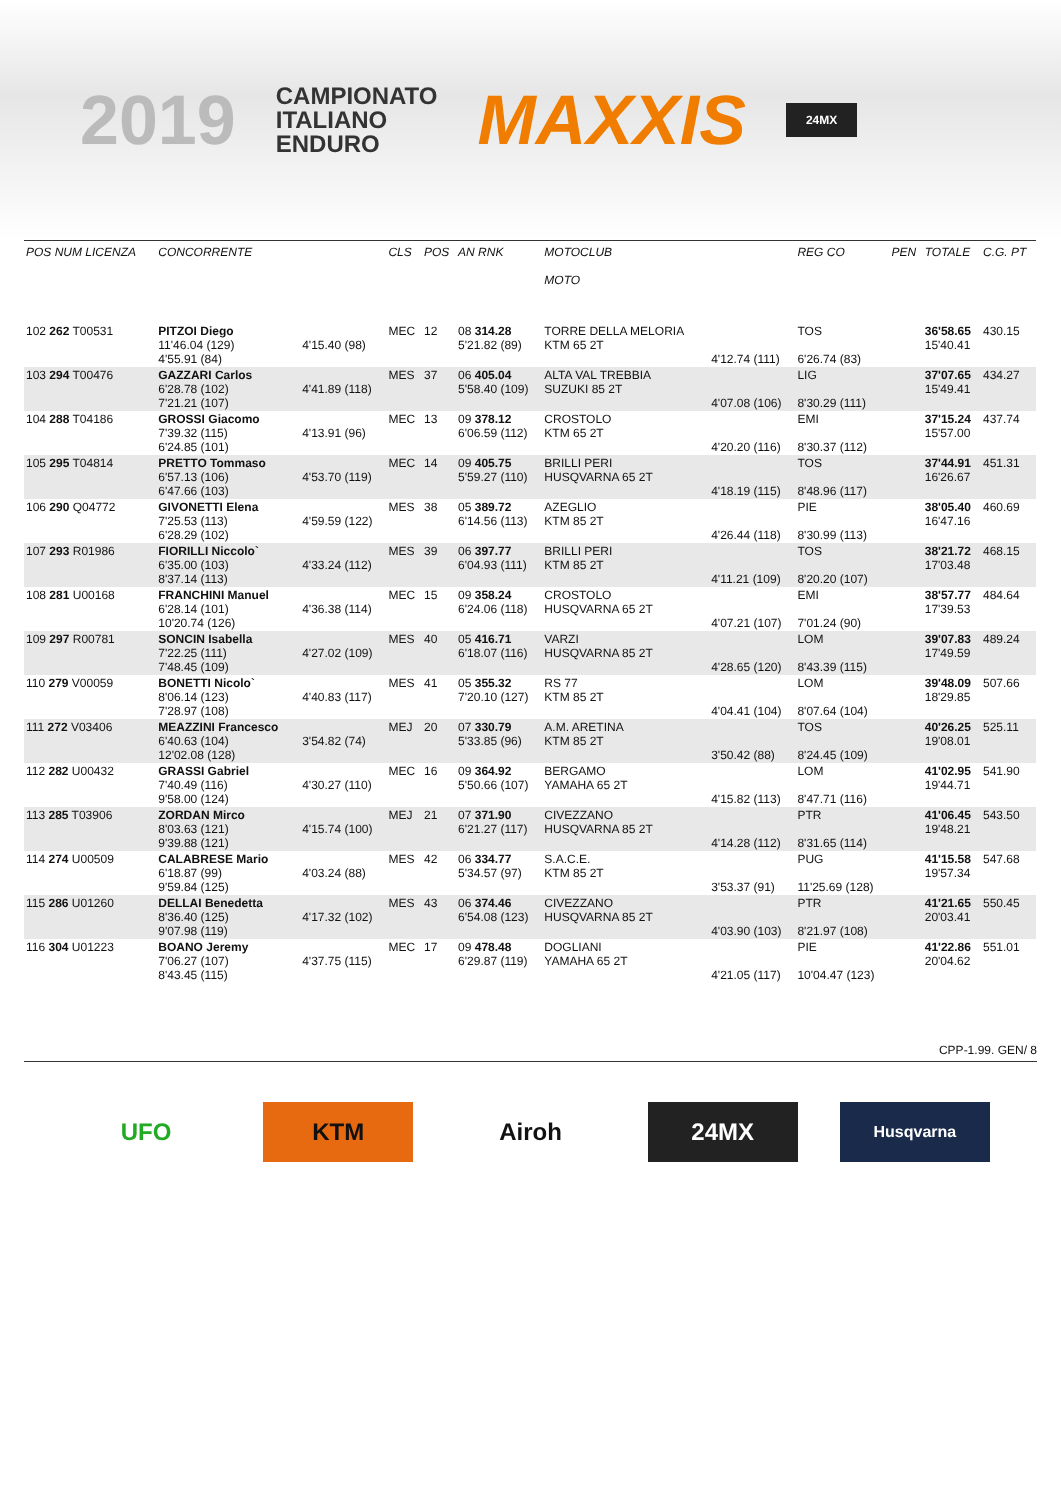2019
CAMPIONATO
ITALIANO
ENDURO
MAXXIS
24MX
| POS NUM LICENZA | CONCORRENTE | | CLS | POS | AN RNK | MOTOCLUB MOTO | | REG CO | PEN | TOTALE | C.G. PT |
| --- | --- | --- | --- | --- | --- | --- | --- | --- | --- | --- | --- |
| 102 262 T00531 | PITZOI Diego 11'46.04 (129) 4'55.91 (84) | 4'15.40 (98) | MEC | 12 | 08 314.28 5'21.82 (89) | TORRE DELLA MELORIA KTM 65 2T | 4'12.74 (111) | TOS 6'26.74 (83) | | 36'58.65 15'40.41 | 430.15 |
| 103 294 T00476 | GAZZARI Carlos 6'28.78 (102) 7'21.21 (107) | 4'41.89 (118) | MES | 37 | 06 405.04 5'58.40 (109) | ALTA VAL TREBBIA SUZUKI 85 2T | 4'07.08 (106) | LIG 8'30.29 (111) | | 37'07.65 15'49.41 | 434.27 |
| 104 288 T04186 | GROSSI Giacomo 7'39.32 (115) 6'24.85 (101) | 4'13.91 (96) | MEC | 13 | 09 378.12 6'06.59 (112) | CROSTOLO KTM 65 2T | 4'20.20 (116) | EMI 8'30.37 (112) | | 37'15.24 15'57.00 | 437.74 |
| 105 295 T04814 | PRETTO Tommaso 6'57.13 (106) 6'47.66 (103) | 4'53.70 (119) | MEC | 14 | 09 405.75 5'59.27 (110) | BRILLI PERI HUSQVARNA 65 2T | 4'18.19 (115) | TOS 8'48.96 (117) | | 37'44.91 16'26.67 | 451.31 |
| 106 290 Q04772 | GIVONETTI Elena 7'25.53 (113) 6'28.29 (102) | 4'59.59 (122) | MES | 38 | 05 389.72 6'14.56 (113) | AZEGLIO KTM 85 2T | 4'26.44 (118) | PIE 8'30.99 (113) | | 38'05.40 16'47.16 | 460.69 |
| 107 293 R01986 | FIORILLI Niccolo` 6'35.00 (103) 8'37.14 (113) | 4'33.24 (112) | MES | 39 | 06 397.77 6'04.93 (111) | BRILLI PERI KTM 85 2T | 4'11.21 (109) | TOS 8'20.20 (107) | | 38'21.72 17'03.48 | 468.15 |
| 108 281 U00168 | FRANCHINI Manuel 6'28.14 (101) 10'20.74 (126) | 4'36.38 (114) | MEC | 15 | 09 358.24 6'24.06 (118) | CROSTOLO HUSQVARNA 65 2T | 4'07.21 (107) | EMI 7'01.24 (90) | | 38'57.77 17'39.53 | 484.64 |
| 109 297 R00781 | SONCIN Isabella 7'22.25 (111) 7'48.45 (109) | 4'27.02 (109) | MES | 40 | 05 416.71 6'18.07 (116) | VARZI HUSQVARNA 85 2T | 4'28.65 (120) | LOM 8'43.39 (115) | | 39'07.83 17'49.59 | 489.24 |
| 110 279 V00059 | BONETTI Nicolo` 8'06.14 (123) 7'28.97 (108) | 4'40.83 (117) | MES | 41 | 05 355.32 7'20.10 (127) | RS 77 KTM 85 2T | 4'04.41 (104) | LOM 8'07.64 (104) | | 39'48.09 18'29.85 | 507.66 |
| 111 272 V03406 | MEAZZINI Francesco 6'40.63 (104) 12'02.08 (128) | 3'54.82 (74) | MEJ | 20 | 07 330.79 5'33.85 (96) | A.M. ARETINA KTM 85 2T | 3'50.42 (88) | TOS 8'24.45 (109) | | 40'26.25 19'08.01 | 525.11 |
| 112 282 U00432 | GRASSI Gabriel 7'40.49 (116) 9'58.00 (124) | 4'30.27 (110) | MEC | 16 | 09 364.92 5'50.66 (107) | BERGAMO YAMAHA 65 2T | 4'15.82 (113) | LOM 8'47.71 (116) | | 41'02.95 19'44.71 | 541.90 |
| 113 285 T03906 | ZORDAN Mirco 8'03.63 (121) 9'39.88 (121) | 4'15.74 (100) | MEJ | 21 | 07 371.90 6'21.27 (117) | CIVEZZANO HUSQVARNA 85 2T | 4'14.28 (112) | PTR 8'31.65 (114) | | 41'06.45 19'48.21 | 543.50 |
| 114 274 U00509 | CALABRESE Mario 6'18.87 (99) 9'59.84 (125) | 4'03.24 (88) | MES | 42 | 06 334.77 5'34.57 (97) | S.A.C.E. KTM 85 2T | 3'53.37 (91) | PUG 11'25.69 (128) | | 41'15.58 19'57.34 | 547.68 |
| 115 286 U01260 | DELLAI Benedetta 8'36.40 (125) 9'07.98 (119) | 4'17.32 (102) | MES | 43 | 06 374.46 6'54.08 (123) | CIVEZZANO HUSQVARNA 85 2T | 4'03.90 (103) | PTR 8'21.97 (108) | | 41'21.65 20'03.41 | 550.45 |
| 116 304 U01223 | BOANO Jeremy 7'06.27 (107) 8'43.45 (115) | 4'37.75 (115) | MEC | 17 | 09 478.48 6'29.87 (119) | DOGLIANI YAMAHA 65 2T | 4'21.05 (117) | PIE 10'04.47 (123) | | 41'22.86 20'04.62 | 551.01 |
CPP-1.99. GEN/ 8
UFO KTM Airoh 24MX
Husqvarna